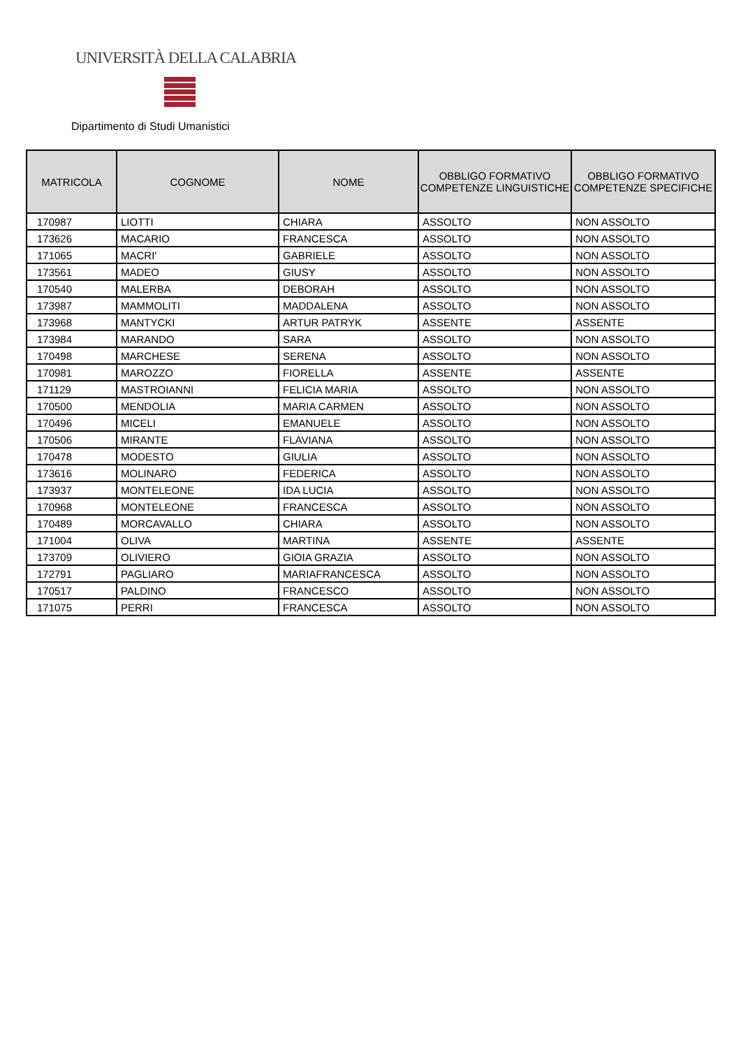UNIVERSITÀ DELLA CALABRIA
Dipartimento di Studi Umanistici
| MATRICOLA | COGNOME | NOME | OBBLIGO FORMATIVO COMPETENZE LINGUISTICHE | OBBLIGO FORMATIVO COMPETENZE SPECIFICHE |
| --- | --- | --- | --- | --- |
| 170987 | LIOTTI | CHIARA | ASSOLTO | NON ASSOLTO |
| 173626 | MACARIO | FRANCESCA | ASSOLTO | NON ASSOLTO |
| 171065 | MACRI' | GABRIELE | ASSOLTO | NON ASSOLTO |
| 173561 | MADEO | GIUSY | ASSOLTO | NON ASSOLTO |
| 170540 | MALERBA | DEBORAH | ASSOLTO | NON ASSOLTO |
| 173987 | MAMMOLITI | MADDALENA | ASSOLTO | NON ASSOLTO |
| 173968 | MANTYCKI | ARTUR PATRYK | ASSENTE | ASSENTE |
| 173984 | MARANDO | SARA | ASSOLTO | NON ASSOLTO |
| 170498 | MARCHESE | SERENA | ASSOLTO | NON ASSOLTO |
| 170981 | MAROZZO | FIORELLA | ASSENTE | ASSENTE |
| 171129 | MASTROIANNI | FELICIA MARIA | ASSOLTO | NON ASSOLTO |
| 170500 | MENDOLIA | MARIA CARMEN | ASSOLTO | NON ASSOLTO |
| 170496 | MICELI | EMANUELE | ASSOLTO | NON ASSOLTO |
| 170506 | MIRANTE | FLAVIANA | ASSOLTO | NON ASSOLTO |
| 170478 | MODESTO | GIULIA | ASSOLTO | NON ASSOLTO |
| 173616 | MOLINARO | FEDERICA | ASSOLTO | NON ASSOLTO |
| 173937 | MONTELEONE | IDA LUCIA | ASSOLTO | NON ASSOLTO |
| 170968 | MONTELEONE | FRANCESCA | ASSOLTO | NON ASSOLTO |
| 170489 | MORCAVALLO | CHIARA | ASSOLTO | NON ASSOLTO |
| 171004 | OLIVA | MARTINA | ASSENTE | ASSENTE |
| 173709 | OLIVIERO | GIOIA GRAZIA | ASSOLTO | NON ASSOLTO |
| 172791 | PAGLIARO | MARIAFRANCESCA | ASSOLTO | NON ASSOLTO |
| 170517 | PALDINO | FRANCESCO | ASSOLTO | NON ASSOLTO |
| 171075 | PERRI | FRANCESCA | ASSOLTO | NON ASSOLTO |